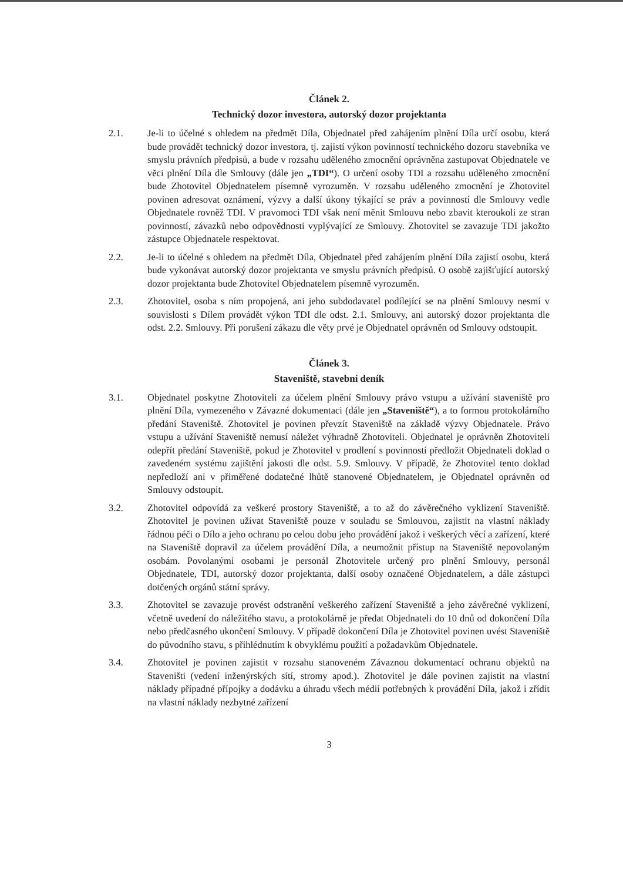Článek 2.
Technický dozor investora, autorský dozor projektanta
2.1. Je-li to účelné s ohledem na předmět Díla, Objednatel před zahájením plnění Díla určí osobu, která bude provádět technický dozor investora, tj. zajistí výkon povinností technického dozoru stavebníka ve smyslu právních předpisů, a bude v rozsahu uděleného zmocnění oprávněna zastupovat Objednatele ve věci plnění Díla dle Smlouvy (dále jen „TDI“). O určení osoby TDI a rozsahu uděleného zmocnění bude Zhotovitel Objednatelem písemně vyrozuměn. V rozsahu uděleného zmocnění je Zhotovitel povinen adresovat oznámení, výzvy a další úkony týkající se práv a povinností dle Smlouvy vedle Objednatele rovněž TDI. V pravomoci TDI však není měnit Smlouvu nebo zbavit kteroukoli ze stran povinností, závazků nebo odpovědnosti vyplývající ze Smlouvy. Zhotovitel se zavazuje TDI jakožto zástupce Objednatele respektovat.
2.2. Je-li to účelné s ohledem na předmět Díla, Objednatel před zahájením plnění Díla zajistí osobu, která bude vykonávat autorský dozor projektanta ve smyslu právních předpisů. O osobě zajišťující autorský dozor projektanta bude Zhotovitel Objednatelem písemně vyrozuměn.
2.3. Zhotovitel, osoba s ním propojená, ani jeho subdodavatel podílející se na plnění Smlouvy nesmí v souvislosti s Dílem provádět výkon TDI dle odst. 2.1. Smlouvy, ani autorský dozor projektanta dle odst. 2.2. Smlouvy. Při porušení zákazu dle věty prvé je Objednatel oprávněn od Smlouvy odstoupit.
Článek 3.
Staveniště, stavební deník
3.1. Objednatel poskytne Zhotoviteli za účelem plnění Smlouvy právo vstupu a užívání staveniště pro plnění Díla, vymezeného v Závazné dokumentaci (dále jen „Staveniště“), a to formou protokolárního předání Staveniště. Zhotovitel je povinen převzít Staveniště na základě výzvy Objednatele. Právo vstupu a užívání Staveniště nemusí náležet výhradně Zhotoviteli. Objednatel je oprávněn Zhotoviteli odepřít předání Staveniště, pokud je Zhotovitel v prodlení s povinností předložit Objednateli doklad o zavedeném systému zajištění jakosti dle odst. 5.9. Smlouvy. V případě, že Zhotovitel tento doklad nepředloží ani v přiměřené dodatečné lhůtě stanovené Objednatelem, je Objednatel oprávněn od Smlouvy odstoupit.
3.2. Zhotovitel odpovídá za veškeré prostory Staveniště, a to až do závěrečného vyklizení Staveniště. Zhotovitel je povinen užívat Staveniště pouze v souladu se Smlouvou, zajistit na vlastní náklady řádnou péči o Dílo a jeho ochranu po celou dobu jeho provádění jakož i veškerých věcí a zařízení, které na Staveniště dopravil za účelem provádění Díla, a neumožnit přístup na Staveniště nepovolaným osobám. Povolanými osobami je personál Zhotovitele určený pro plnění Smlouvy, personál Objednatele, TDI, autorský dozor projektanta, další osoby označené Objednatelem, a dále zástupci dotčených orgánů státní správy.
3.3. Zhotovitel se zavazuje provést odstranění veškerého zařízení Staveniště a jeho závěrečné vyklizení, včetně uvedení do náležitého stavu, a protokolárně je předat Objednateli do 10 dnů od dokončení Díla nebo předčasného ukončení Smlouvy. V případě dokončení Díla je Zhotovitel povinen uvést Staveniště do původního stavu, s přihlédnutím k obvyklému použití a požadavkům Objednatele.
3.4. Zhotovitel je povinen zajistit v rozsahu stanoveném Závaznou dokumentací ochranu objektů na Staveništi (vedení inženýrských sítí, stromy apod.). Zhotovitel je dále povinen zajistit na vlastní náklady případné přípojky a dodávku a úhradu všech médií potřebných k provádění Díla, jakož i zřídit na vlastní náklady nezbytné zařízení
3